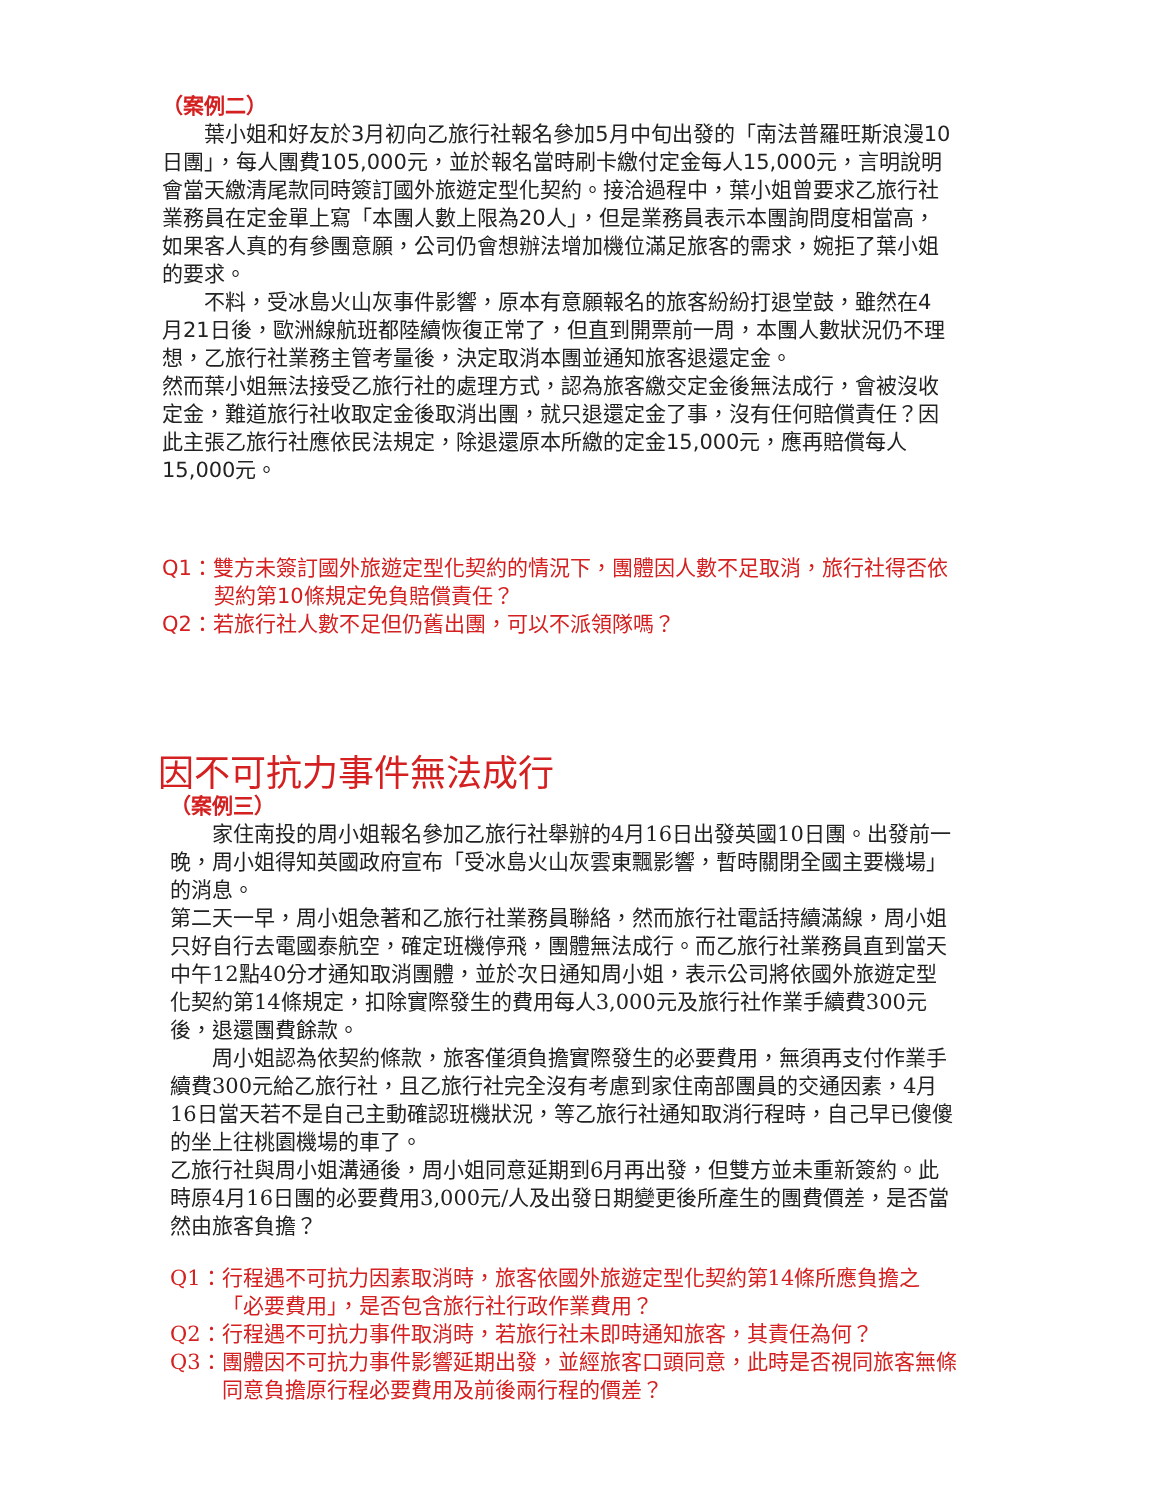（案例二）
葉小姐和好友於3月初向乙旅行社報名參加5月中旬出發的「南法普羅旺斯浪漫10日團」，每人團費105,000元，並於報名當時刷卡繳付定金每人15,000元，言明說明會當天繳清尾款同時簽訂國外旅遊定型化契約。接洽過程中，葉小姐曾要求乙旅行社業務員在定金單上寫「本團人數上限為20人」，但是業務員表示本團詢問度相當高，如果客人真的有參團意願，公司仍會想辦法增加機位滿足旅客的需求，婉拒了葉小姐的要求。
不料，受冰島火山灰事件影響，原本有意願報名的旅客紛紛打退堂鼓，雖然在4月21日後，歐洲線航班都陸續恢復正常了，但直到開票前一周，本團人數狀況仍不理想，乙旅行社業務主管考量後，決定取消本團並通知旅客退還定金。
然而葉小姐無法接受乙旅行社的處理方式，認為旅客繳交定金後無法成行，會被沒收定金，難道旅行社收取定金後取消出團，就只退還定金了事，沒有任何賠償責任？因此主張乙旅行社應依民法規定，除退還原本所繳的定金15,000元，應再賠償每人15,000元。
Q1：雙方未簽訂國外旅遊定型化契約的情況下，團體因人數不足取消，旅行社得否依契約第10條規定免負賠償責任？
Q2：若旅行社人數不足但仍舊出團，可以不派領隊嗎？
因不可抗力事件無法成行
（案例三）
家住南投的周小姐報名參加乙旅行社舉辦的4月16日出發英國10日團。出發前一晚，周小姐得知英國政府宣布「受冰島火山灰雲東飄影響，暫時關閉全國主要機場」的消息。
第二天一早，周小姐急著和乙旅行社業務員聯絡，然而旅行社電話持續滿線，周小姐只好自行去電國泰航空，確定班機停飛，團體無法成行。而乙旅行社業務員直到當天中午12點40分才通知取消團體，並於次日通知周小姐，表示公司將依國外旅遊定型化契約第14條規定，扣除實際發生的費用每人3,000元及旅行社作業手續費300元後，退還團費餘款。
周小姐認為依契約條款，旅客僅須負擔實際發生的必要費用，無須再支付作業手續費300元給乙旅行社，且乙旅行社完全沒有考慮到家住南部團員的交通因素，4月16日當天若不是自己主動確認班機狀況，等乙旅行社通知取消行程時，自己早已傻傻的坐上往桃園機場的車了。
乙旅行社與周小姐溝通後，周小姐同意延期到6月再出發，但雙方並未重新簽約。此時原4月16日團的必要費用3,000元/人及出發日期變更後所產生的團費價差，是否當然由旅客負擔？
Q1：行程遇不可抗力因素取消時，旅客依國外旅遊定型化契約第14條所應負擔之「必要費用」，是否包含旅行社行政作業費用？
Q2：行程遇不可抗力事件取消時，若旅行社未即時通知旅客，其責任為何？
Q3：團體因不可抗力事件影響延期出發，並經旅客口頭同意，此時是否視同旅客無條同意負擔原行程必要費用及前後兩行程的價差？